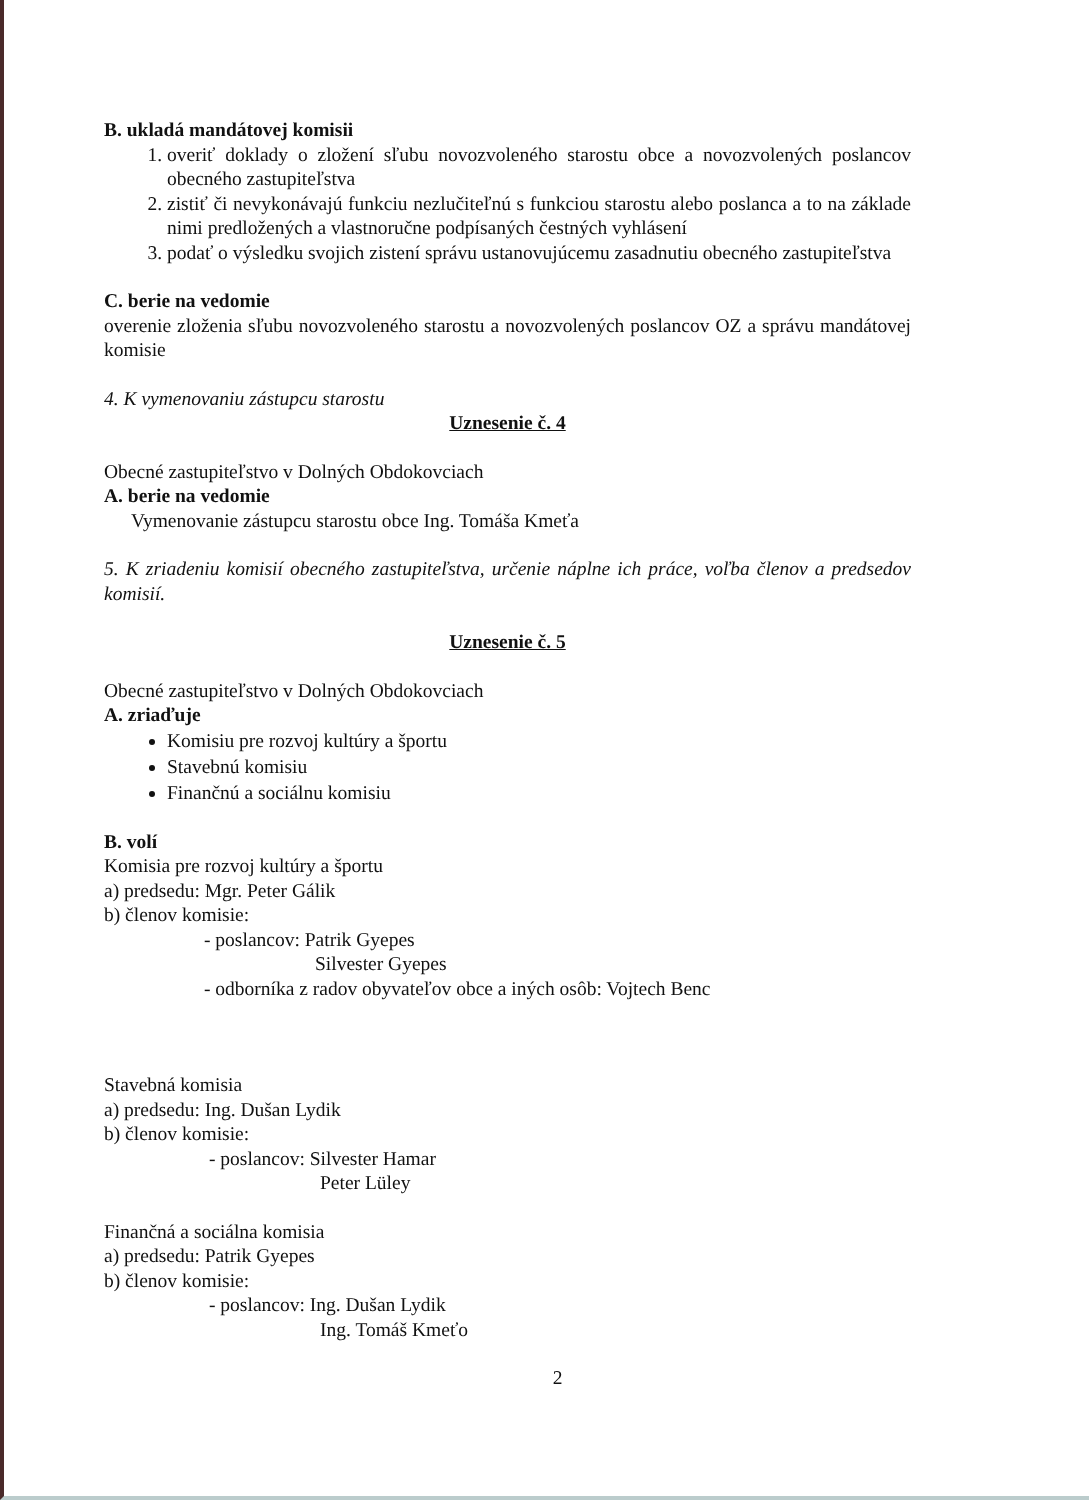B. ukladá mandátovej komisii
1. overiť doklady o zložení sľubu novozvoleného starostu obce a novozvolených poslancov obecného zastupiteľstva
2. zistiť či nevykonávajú funkciu nezlučiteľnú s funkciou starostu alebo poslanca a to na základe nimi predložených a vlastnoručne podpísaných čestných vyhlásení
3. podať o výsledku svojich zistení správu ustanovujúcemu zasadnutiu obecného zastupiteľstva
C. berie na vedomie
overenie zloženia sľubu novozvoleného starostu a novozvolených poslancov OZ a správu mandátovej komisie
4. K vymenovaniu zástupcu starostu
Uznesenie č. 4
Obecné zastupiteľstvo v Dolných Obdokovciach
A. berie na vedomie
Vymenovanie zástupcu starostu obce Ing. Tomáša Kmeťa
5. K zriadeniu komisií obecného zastupiteľstva, určenie náplne ich práce, voľba členov a predsedov komisií.
Uznesenie č. 5
Obecné zastupiteľstvo v Dolných Obdokovciach
A. zriaďuje
Komisiu pre rozvoj kultúry a športu
Stavebnú komisiu
Finančnú a sociálnu komisiu
B. volí
Komisia pre rozvoj kultúry a športu
a) predsedu: Mgr. Peter Gálik
b) členov komisie:
- poslancov: Patrik Gyepes
Silvester Gyepes
- odborníka z radov obyvateľov obce a iných osôb: Vojtech Benc
Stavebná komisia
a) predsedu: Ing. Dušan Lydik
b) členov komisie:
- poslancov: Silvester Hamar
Peter Lüley
Finančná a sociálna komisia
a) predsedu: Patrik Gyepes
b) členov komisie:
- poslancov: Ing. Dušan Lydik
Ing. Tomáš Kmeťo
2